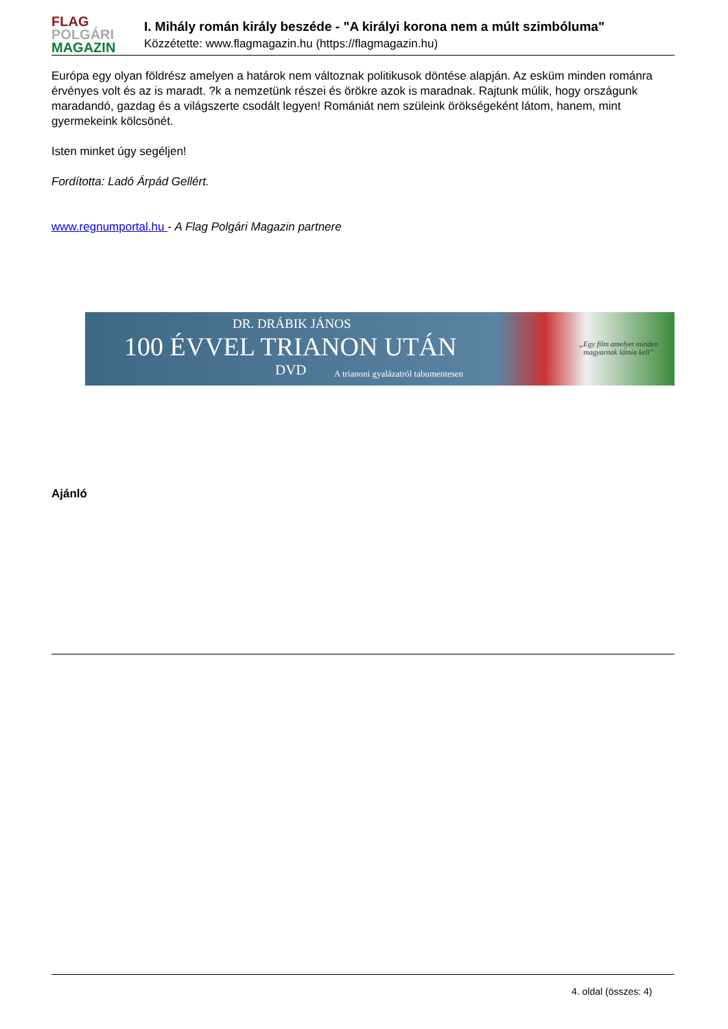FLAG
POLGÁRI
MAGAZIN
I. Mihály román király beszéde - "A királyi korona nem a múlt szimbóluma"
Közzétette: www.flagmagazin.hu (https://flagmagazin.hu)
Európa egy olyan földrész amelyen a határok nem változnak politikusok döntése alapján. Az esküm minden románra érvényes volt és az is maradt. ?k a nemzetünk részei és örökre azok is maradnak. Rajtunk múlik, hogy országunk maradandó, gazdag és a világszerte csodált legyen! Romániát nem szüleink örökségeként látom, hanem, mint gyermekeink kölcsönét.
Isten minket úgy segéljen!
Fordította: Ladó Árpád Gellért.
www.regnumportal.hu - A Flag Polgári Magazin partnere
DR. DRÁBIK JÁNOS
100 ÉVVEL TRIANON UTÁN
DVD
A trianoni gyalázatról tabumentesen
„Egy film amelyet minden
magyarnak látnia kell”
Ajánló
4. oldal (összes: 4)